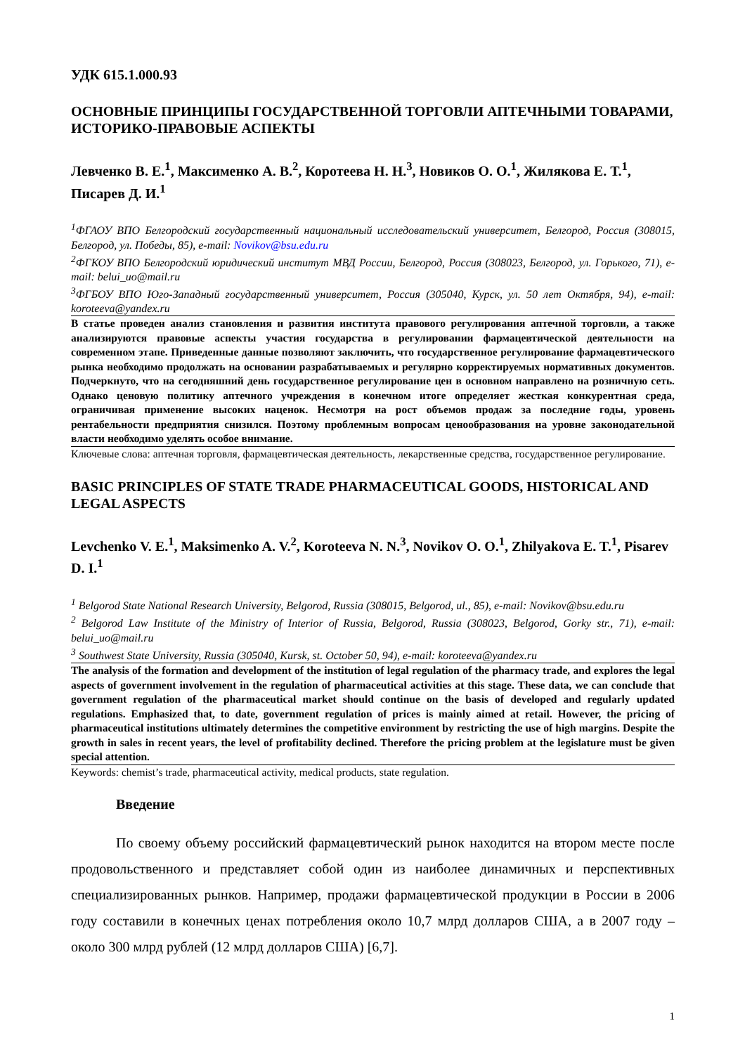УДК 615.1.000.93
ОСНОВНЫЕ ПРИНЦИПЫ ГОСУДАРСТВЕННОЙ ТОРГОВЛИ АПТЕЧНЫМИ ТОВАРАМИ, ИСТОРИКО-ПРАВОВЫЕ АСПЕКТЫ
Левченко В. Е.<sup>1</sup>, Максименко А. В.<sup>2</sup>, Коротеева Н. Н.<sup>3</sup>, Новиков О. О.<sup>1</sup>, Жилякова Е. Т.<sup>1</sup>, Писарев Д. И.<sup>1</sup>
<sup>1</sup> ФГАОУ ВПО Белгородский государственный национальный исследовательский университет, Белгород, Россия (308015, Белгород, ул. Победы, 85), e-mail: Novikov@bsu.edu.ru
<sup>2</sup> ФГКОУ ВПО Белгородский юридический институт МВД России, Белгород, Россия (308023, Белгород, ул. Горького, 71), e-mail: belui_uo@mail.ru
<sup>3</sup> ФГБОУ ВПО Юго-Западный государственный университет, Россия (305040, Курск, ул. 50 лет Октября, 94), e-mail: koroteeva@yandex.ru
В статье проведен анализ становления и развития института правового регулирования аптечной торговли, а также анализируются правовые аспекты участия государства в регулировании фармацевтической деятельности на современном этапе. Приведенные данные позволяют заключить, что государственное регулирование фармацевтического рынка необходимо продолжать на основании разрабатываемых и регулярно корректируемых нормативных документов. Подчеркнуто, что на сегодняшний день государственное регулирование цен в основном направлено на розничную сеть. Однако ценовую политику аптечного учреждения в конечном итоге определяет жесткая конкурентная среда, ограничивая применение высоких наценок. Несмотря на рост объемов продаж за последние годы, уровень рентабельности предприятия снизился. Поэтому проблемным вопросам ценообразования на уровне законодательной власти необходимо уделять особое внимание.
Ключевые слова: аптечная торговля, фармацевтическая деятельность, лекарственные средства, государственное регулирование.
BASIC PRINCIPLES OF STATE TRADE PHARMACEUTICAL GOODS, HISTORICAL AND LEGAL ASPECTS
Levchenko V. E.<sup>1</sup>, Maksimenko A. V.<sup>2</sup>, Koroteeva N. N.<sup>3</sup>, Novikov O. O.<sup>1</sup>, Zhilyakova E. T.<sup>1</sup>, Pisarev D. I.<sup>1</sup>
<sup>1</sup> Belgorod State National Research University, Belgorod, Russia (308015, Belgorod, ul., 85), e-mail: Novikov@bsu.edu.ru
<sup>2</sup> Belgorod Law Institute of the Ministry of Interior of Russia, Belgorod, Russia (308023, Belgorod, Gorky str., 71), e-mail: belui_uo@mail.ru
<sup>3</sup> Southwest State University, Russia (305040, Kursk, st. October 50, 94), e-mail: koroteeva@yandex.ru
The analysis of the formation and development of the institution of legal regulation of the pharmacy trade, and explores the legal aspects of government involvement in the regulation of pharmaceutical activities at this stage. These data, we can conclude that government regulation of the pharmaceutical market should continue on the basis of developed and regularly updated regulations. Emphasized that, to date, government regulation of prices is mainly aimed at retail. However, the pricing of pharmaceutical institutions ultimately determines the competitive environment by restricting the use of high margins. Despite the growth in sales in recent years, the level of profitability declined. Therefore the pricing problem at the legislature must be given special attention.
Keywords: chemist’s trade, pharmaceutical activity, medical products, state regulation.
Введение
По своему объему российский фармацевтический рынок находится на втором месте после продовольственного и представляет собой один из наиболее динамичных и перспективных специализированных рынков. Например, продажи фармацевтической продукции в России в 2006 году составили в конечных ценах потребления около 10,7 млрд долларов США, а в 2007 году – около 300 млрд рублей (12 млрд долларов США) [6,7].
1